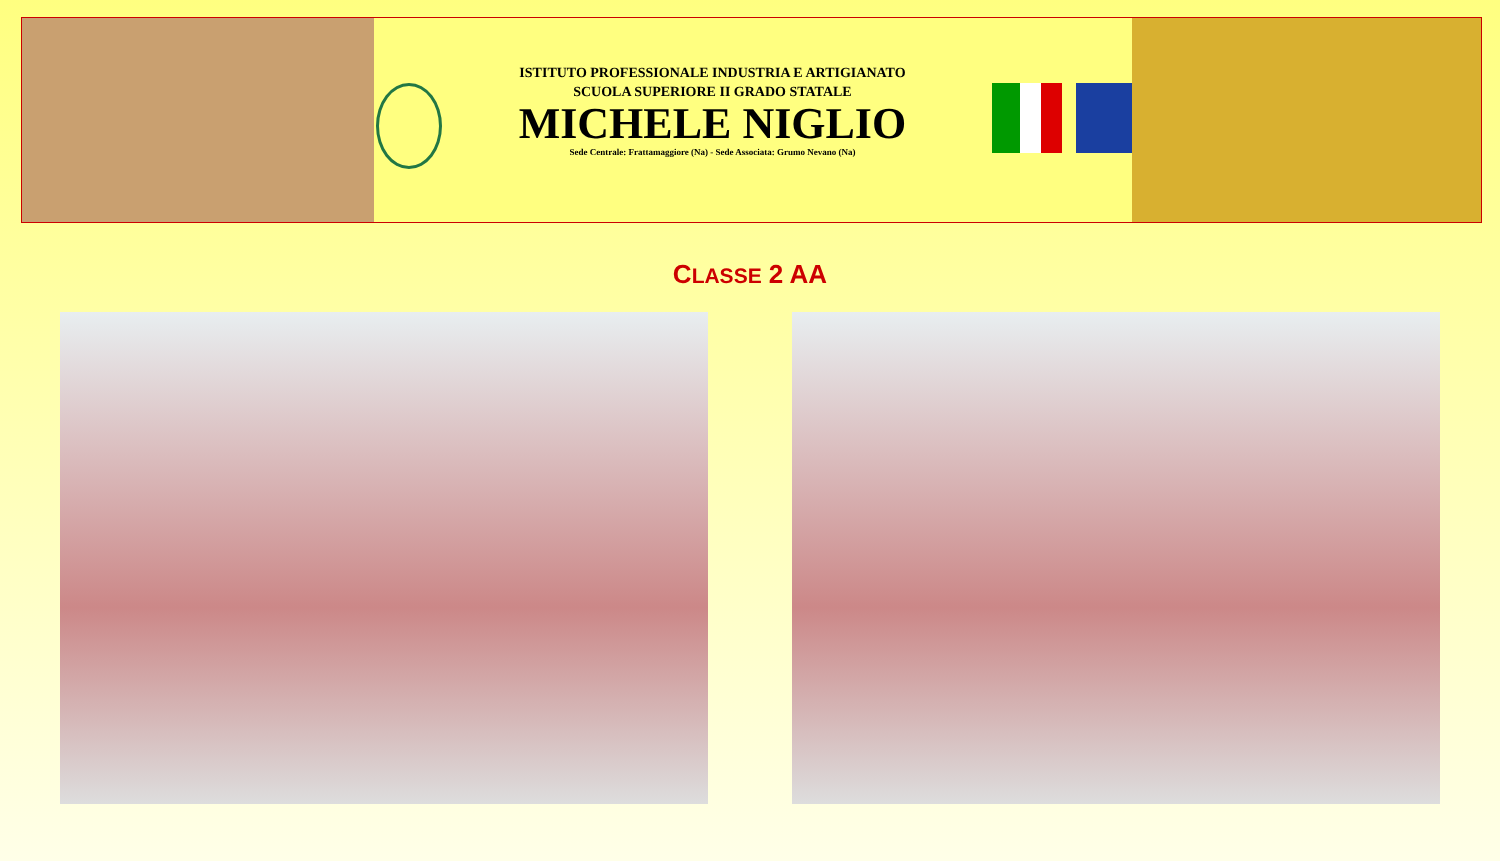ISTITUTO PROFESSIONALE INDUSTRIA E ARTIGIANATO
SCUOLA SUPERIORE II GRADO STATALE
MICHELE NIGLIO
Sede Centrale: Frattamaggiore (Na) - Sede Associata: Grumo Nevano (Na)
CLASSE 2 AA